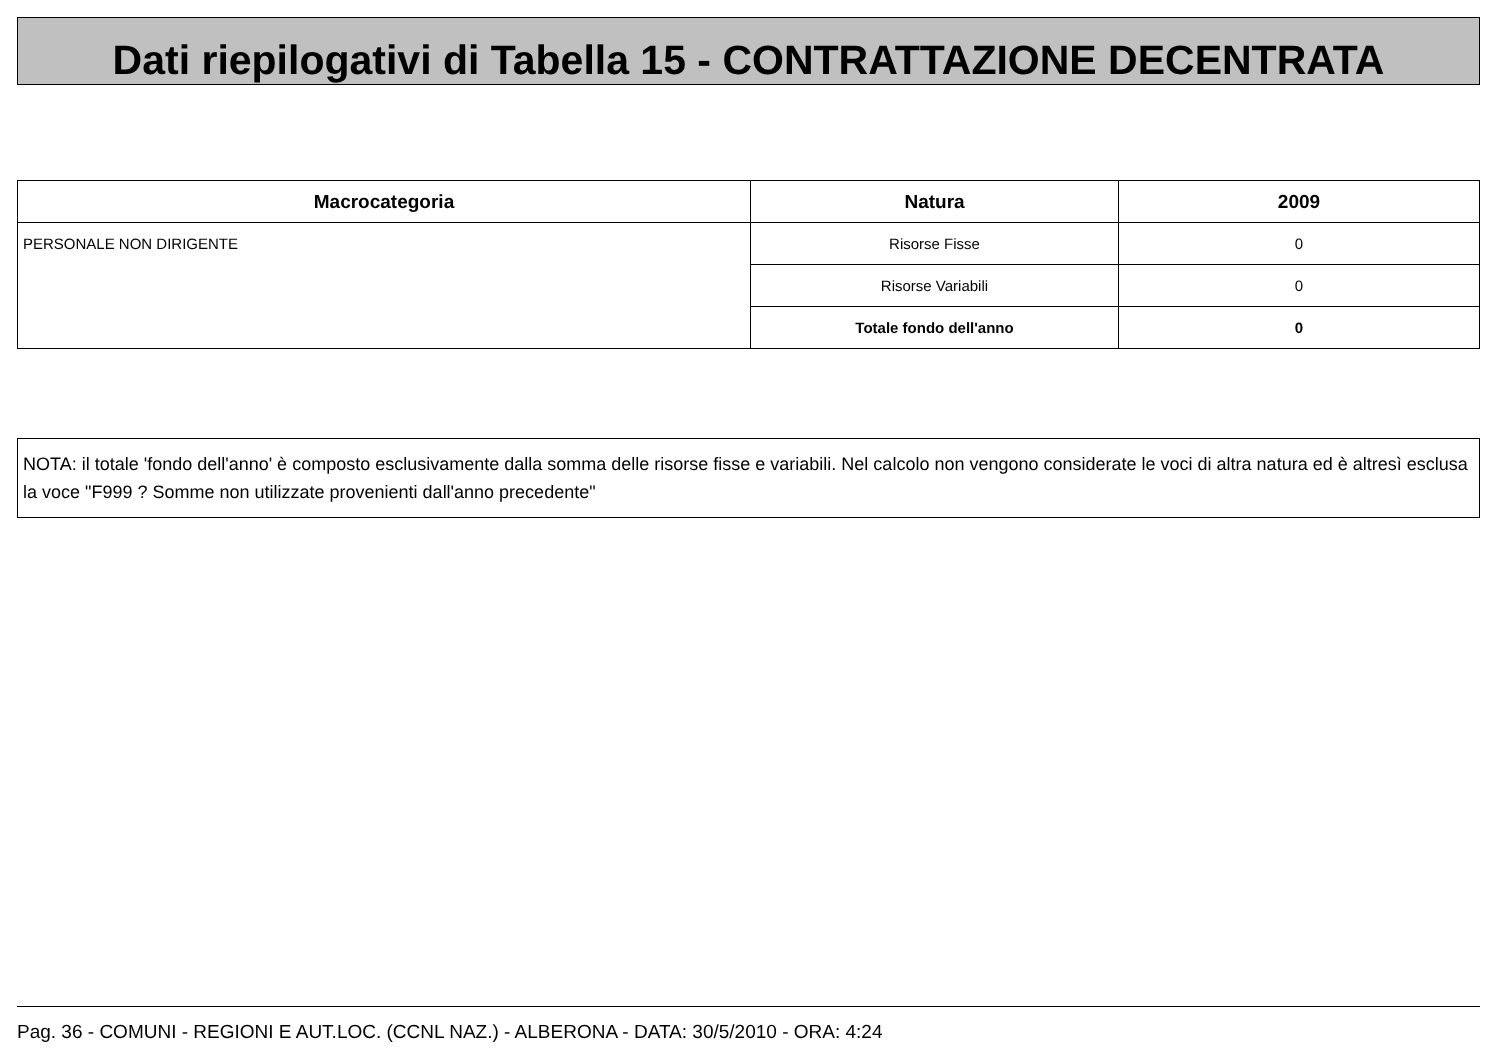Dati riepilogativi di Tabella 15 - CONTRATTAZIONE DECENTRATA
| Macrocategoria | Natura | 2009 |
| --- | --- | --- |
| PERSONALE NON DIRIGENTE | Risorse Fisse | 0 |
| | Risorse Variabili | 0 |
| | Totale fondo dell'anno | 0 |
NOTA: il totale 'fondo dell'anno' è composto esclusivamente dalla somma delle risorse fisse e variabili. Nel calcolo non vengono considerate le voci di altra natura ed è altresì esclusa la voce "F999 ? Somme non utilizzate provenienti dall'anno precedente"
Pag. 36 - COMUNI - REGIONI E AUT.LOC. (CCNL NAZ.) - ALBERONA - DATA: 30/5/2010 - ORA: 4:24